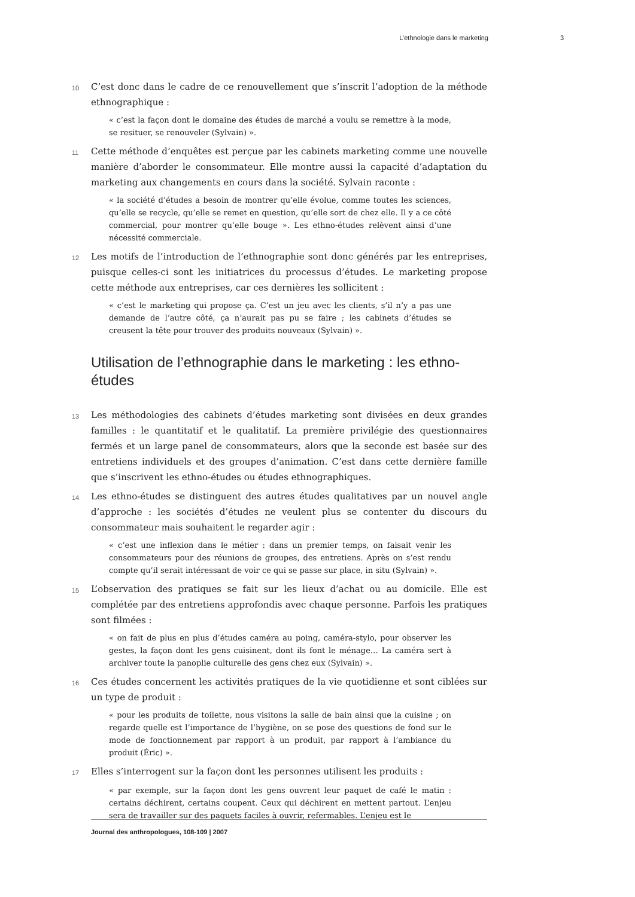L’ethnologie dans le marketing 3
10 C’est donc dans le cadre de ce renouvellement que s’inscrit l’adoption de la méthode ethnographique :
« c’est la façon dont le domaine des études de marché a voulu se remettre à la mode, se resituer, se renouveler (Sylvain) ».
11 Cette méthode d’enquêtes est perçue par les cabinets marketing comme une nouvelle manière d’aborder le consommateur. Elle montre aussi la capacité d’adaptation du marketing aux changements en cours dans la société. Sylvain raconte :
« la société d’études a besoin de montrer qu’elle évolue, comme toutes les sciences, qu’elle se recycle, qu’elle se remet en question, qu’elle sort de chez elle. Il y a ce côté commercial, pour montrer qu’elle bouge ». Les ethno-études relèvent ainsi d’une nécessité commerciale.
12 Les motifs de l’introduction de l’ethnographie sont donc générés par les entreprises, puisque celles-ci sont les initiatrices du processus d’études. Le marketing propose cette méthode aux entreprises, car ces dernières les sollicitent :
« c’est le marketing qui propose ça. C’est un jeu avec les clients, s’il n’y a pas une demande de l’autre côté, ça n’aurait pas pu se faire ; les cabinets d’études se creusent la tête pour trouver des produits nouveaux (Sylvain) ».
Utilisation de l’ethnographie dans le marketing : les ethno-études
13 Les méthodologies des cabinets d’études marketing sont divisées en deux grandes familles : le quantitatif et le qualitatif. La première privilégie des questionnaires fermés et un large panel de consommateurs, alors que la seconde est basée sur des entretiens individuels et des groupes d’animation. C’est dans cette dernière famille que s’inscrivent les ethno-études ou études ethnographiques.
14 Les ethno-études se distinguent des autres études qualitatives par un nouvel angle d’approche : les sociétés d’études ne veulent plus se contenter du discours du consommateur mais souhaitent le regarder agir :
« c’est une inflexion dans le métier : dans un premier temps, on faisait venir les consommateurs pour des réunions de groupes, des entretiens. Après on s’est rendu compte qu’il serait intéressant de voir ce qui se passe sur place, in situ (Sylvain) ».
15 L’observation des pratiques se fait sur les lieux d’achat ou au domicile. Elle est complétée par des entretiens approfondis avec chaque personne. Parfois les pratiques sont filmées :
« on fait de plus en plus d’études caméra au poing, caméra-stylo, pour observer les gestes, la façon dont les gens cuisinent, dont ils font le ménage… La caméra sert à archiver toute la panoplie culturelle des gens chez eux (Sylvain) ».
16 Ces études concernent les activités pratiques de la vie quotidienne et sont ciblées sur un type de produit :
« pour les produits de toilette, nous visitons la salle de bain ainsi que la cuisine ; on regarde quelle est l’importance de l’hygiène, on se pose des questions de fond sur le mode de fonctionnement par rapport à un produit, par rapport à l’ambiance du produit (Éric) ».
17 Elles s’interrogent sur la façon dont les personnes utilisent les produits :
« par exemple, sur la façon dont les gens ouvrent leur paquet de café le matin : certains déchirent, certains coupent. Ceux qui déchirent en mettent partout. L’enjeu sera de travailler sur des paquets faciles à ouvrir, refermables. L’enjeu est le
Journal des anthropologues, 108-109 | 2007